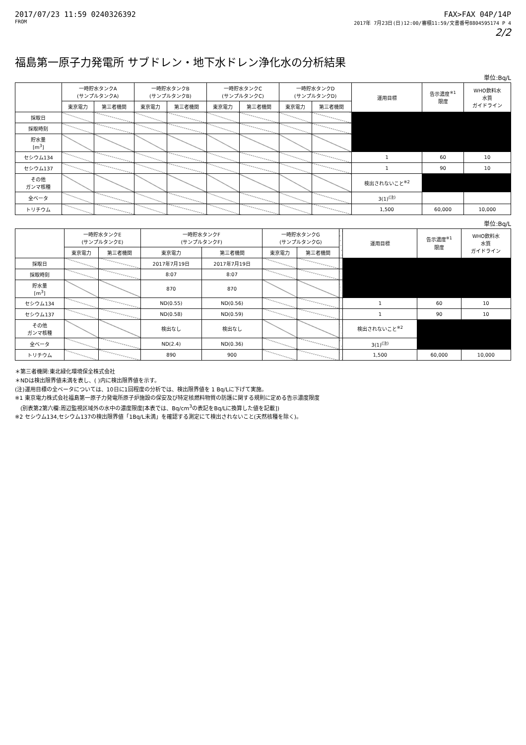2017/07/23 11:59 0240326392
FROM
FAX>FAX 04P/14P
2017年 7月23日(日)12:00/審積11:59/文書番号8804595174 P 4
2/2
福島第一原子力発電所 サブドレン・地下水ドレン浄化水の分析結果
単位:Bq/L
| | 一時貯水タンクA (サンプルタンクA) | | 一時貯水タンクB (サンプルタンクB) | | 一時貯水タンクC (サンプルタンクC) | | 一時貯水タンクD (サンプルタンクD) | | 運用目標 | 告示濃度<sup>※1</sup> 限度 | WHO飲料水 水質 ガイドライン |
| --- | --- | --- | --- | --- | --- | --- | --- | --- | --- | --- | --- |
| | 東京電力 | 第三者機関 | 東京電力 | 第三者機関 | 東京電力 | 第三者機関 | 東京電力 | 第三者機関 | | | |
| 採取日 | | | | | | | | | | | |
| 採取時刻 | | | | | | | | | | | |
| 貯水量 [m<sup>3</sup>] | | | | | | | | | | | |
| セシウム134 | | | | | | | | | 1 | 60 | 10 |
| セシウム137 | | | | | | | | | 1 | 90 | 10 |
| その他 ガンマ核種 | | | | | | | | | 検出されないこと<sup>※2</sup> | | |
| 全ベータ | | | | | | | | | 3(1)<sup>(注)</sup> | | |
| トリチウム | | | | | | | | | 1,500 | 60,000 | 10,000 |
単位:Bq/L
| | 一時貯水タンクE (サンプルタンクE) | | 一時貯水タンクF (サンプルタンクF) | | 一時貯水タンクG (サンプルタンクG) | | | 運用目標 | 告示濃度<sup>※1</sup> 限度 | WHO飲料水 水質 ガイドライン |
| --- | --- | --- | --- | --- | --- | --- | --- | --- | --- | --- |
| | 東京電力 | 第三者機関 | 東京電力 | 第三者機関 | 東京電力 | 第三者機関 | | | | |
| 採取日 | | | 2017年7月19日 | 2017年7月19日 | | | | | | |
| 採取時刻 | | | 8:07 | 8:07 | | | | | | |
| 貯水量 [m<sup>3</sup>] | | | 870 | 870 | | | | | | |
| セシウム134 | | | ND(0.55) | ND(0.56) | | | | 1 | 60 | 10 |
| セシウム137 | | | ND(0.58) | ND(0.59) | | | | 1 | 90 | 10 |
| その他 ガンマ核種 | | | 検出なし | 検出なし | | | | 検出されないこと<sup>※2</sup> | | |
| 全ベータ | | | ND(2.4) | ND(0.36) | | | | 3(1)<sup>(注)</sup> | | |
| トリチウム | | | 890 | 900 | | | | 1,500 | 60,000 | 10,000 |
＊第三者機関:東北緑化環境保全株式会社
＊NDは検出限界値未満を表し、( )内に検出限界値を示す。
(注)運用目標の全ベータについては、10日に1回程度の分析では、検出限界値を 1 Bq/Lに下げて実施。
※1 東京電力株式会社福島第一原子力発電所原子炉施設の保安及び特定核燃料物質の防護に関する規則に定める告示濃度限度
　(別表第2第六欄:周辺監視区域外の水中の濃度限度[本表では、Bq/cm<sup>3</sup>の表記をBq/Lに換算した値を記載])
※2 セシウム134,セシウム137の検出限界値「1Bq/L未満」を確認する測定にて検出されないこと(天然核種を除く)。